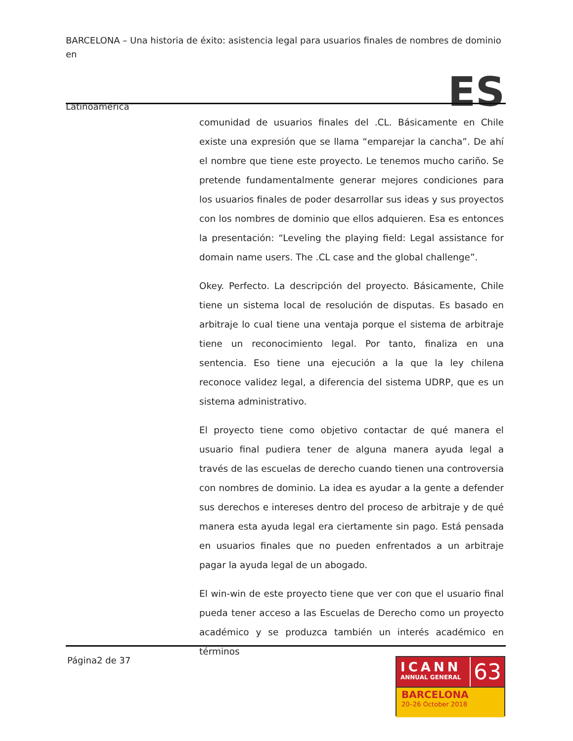BARCELONA – Una historia de éxito: asistencia legal para usuarios finales de nombres de dominio en
Latinoamérica ES
comunidad de usuarios finales del .CL. Básicamente en Chile existe una expresión que se llama “emparejar la cancha”. De ahí el nombre que tiene este proyecto. Le tenemos mucho cariño. Se pretende fundamentalmente generar mejores condiciones para los usuarios finales de poder desarrollar sus ideas y sus proyectos con los nombres de dominio que ellos adquieren. Esa es entonces la presentación: “Leveling the playing field: Legal assistance for domain name users. The .CL case and the global challenge”.
Okey. Perfecto. La descripción del proyecto. Básicamente, Chile tiene un sistema local de resolución de disputas. Es basado en arbitraje lo cual tiene una ventaja porque el sistema de arbitraje tiene un reconocimiento legal. Por tanto, finaliza en una sentencia. Eso tiene una ejecución a la que la ley chilena reconoce validez legal, a diferencia del sistema UDRP, que es un sistema administrativo.
El proyecto tiene como objetivo contactar de qué manera el usuario final pudiera tener de alguna manera ayuda legal a través de las escuelas de derecho cuando tienen una controversia con nombres de dominio. La idea es ayudar a la gente a defender sus derechos e intereses dentro del proceso de arbitraje y de qué manera esta ayuda legal era ciertamente sin pago. Está pensada en usuarios finales que no pueden enfrentados a un arbitraje pagar la ayuda legal de un abogado.
El win-win de este proyecto tiene que ver con que el usuario final pueda tener acceso a las Escuelas de Derecho como un proyecto académico y se produzca también un interés académico en términos
Página2 de 37
ICANN
ANNUAL GENERAL
63
BARCELONA
20–26 October 2018